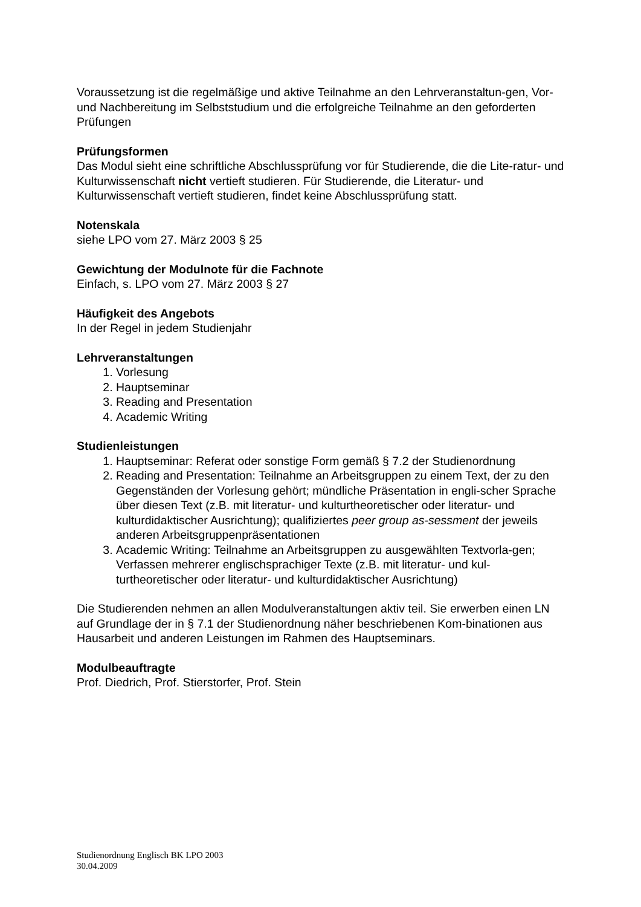Voraussetzung ist die regelmäßige und aktive Teilnahme an den Lehrveranstaltun-gen, Vor- und Nachbereitung im Selbststudium und die erfolgreiche Teilnahme an den geforderten Prüfungen
Prüfungsformen
Das Modul sieht eine schriftliche Abschlussprüfung vor für Studierende, die die Lite-ratur- und Kulturwissenschaft nicht vertieft studieren. Für Studierende, die Literatur- und Kulturwissenschaft vertieft studieren, findet keine Abschlussprüfung statt.
Notenskala
siehe LPO vom 27. März 2003 § 25
Gewichtung der Modulnote für die Fachnote
Einfach, s. LPO vom 27. März 2003 § 27
Häufigkeit des Angebots
In der Regel in jedem Studienjahr
Lehrveranstaltungen
1. Vorlesung
2. Hauptseminar
3. Reading and Presentation
4. Academic Writing
Studienleistungen
1. Hauptseminar: Referat oder sonstige Form gemäß § 7.2 der Studienordnung
2. Reading and Presentation: Teilnahme an Arbeitsgruppen zu einem Text, der zu den Gegenständen der Vorlesung gehört; mündliche Präsentation in engli-scher Sprache über diesen Text (z.B. mit literatur- und kulturtheoretischer oder literatur- und kulturdidaktischer Ausrichtung); qualifiziertes peer group as-sessment der jeweils anderen Arbeitsgruppenpräsentationen
3. Academic Writing: Teilnahme an Arbeitsgruppen zu ausgewählten Textvorla-gen; Verfassen mehrerer englischsprachiger Texte (z.B. mit literatur- und kul-turtheoretischer oder literatur- und kulturdidaktischer Ausrichtung)
Die Studierenden nehmen an allen Modulveranstaltungen aktiv teil. Sie erwerben einen LN auf Grundlage der in § 7.1 der Studienordnung näher beschriebenen Kom-binationen aus Hausarbeit und anderen Leistungen im Rahmen des Hauptseminars.
Modulbeauftragte
Prof. Diedrich, Prof. Stierstorfer, Prof. Stein
Studienordnung Englisch BK LPO 2003
30.04.2009